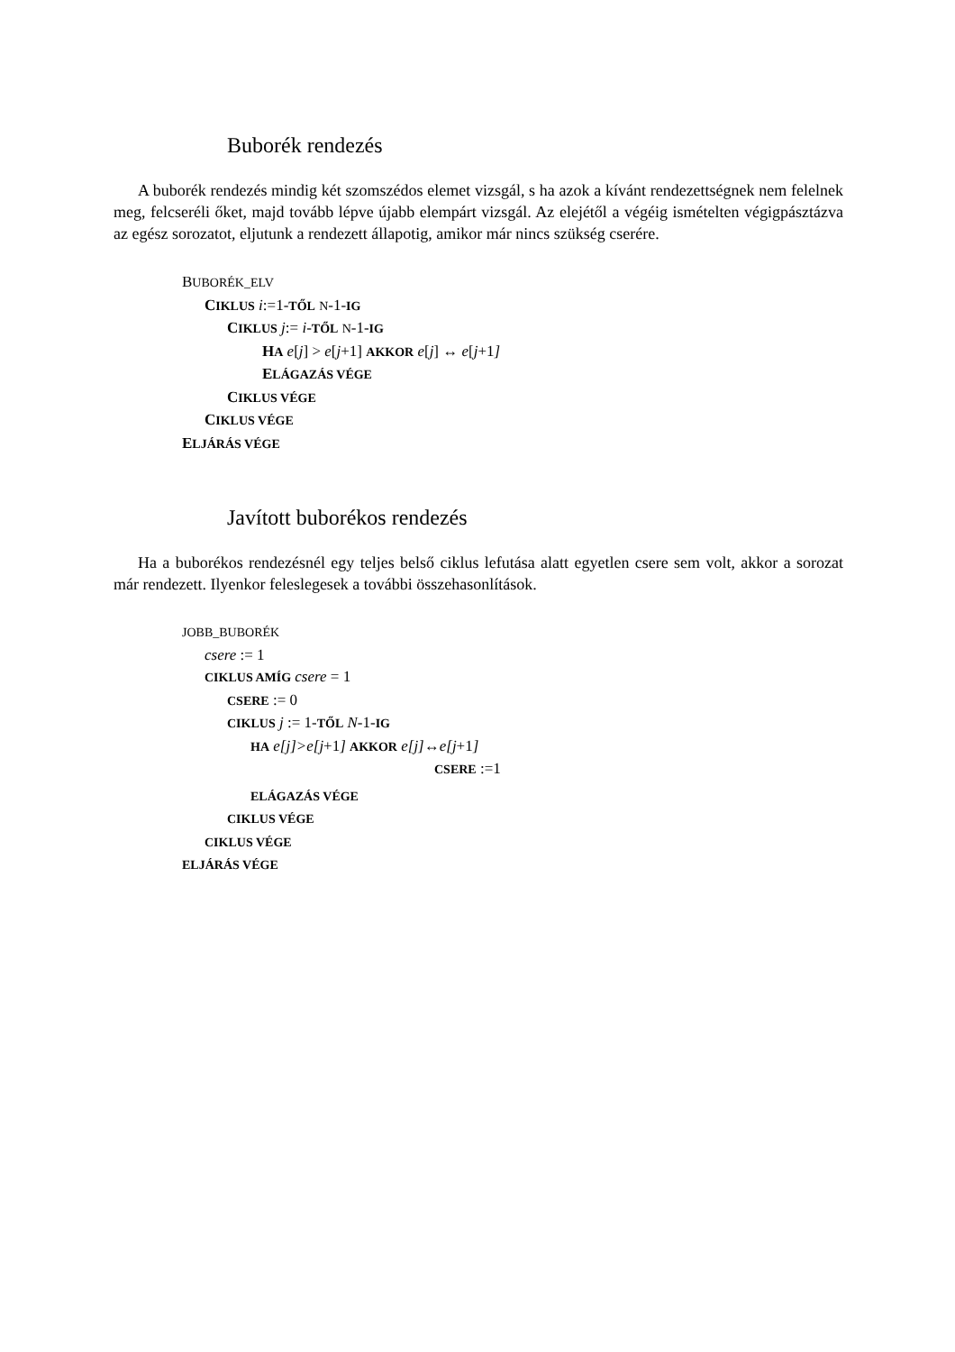Buborék rendezés
A buborék rendezés mindig két szomszédos elemet vizsgál, s ha azok a kívánt rendezettségnek nem felelnek meg, felcseréli őket, majd tovább lépve újabb elempárt vizsgál. Az elejétől a végéig ismételten végigpásztázva az egész sorozatot, eljutunk a rendezett állapotig, amikor már nincs szükség cserére.
BUBORÉK_ELV
CIKLUS i:=1-TŐL N-1-IG
CIKLUS j:= i-TŐL N-1-IG
HA e[j] > e[j+1] AKKOR e[j] ↔ e[j+1]
ELÁGAZÁS VÉGE
CIKLUS VÉGE
CIKLUS VÉGE
ELJÁRÁS VÉGE
Javított buborékos rendezés
Ha a buborékos rendezésnél egy teljes belső ciklus lefutása alatt egyetlen csere sem volt, akkor a sorozat már rendezett. Ilyenkor feleslegesek a további összehasonlítások.
JOBB_BUBORÉK
csere := 1
CIKLUS AMÍG csere = 1
CSERE := 0
CIKLUS j := 1-TŐL N-1-IG
HA e[j]>e[j+1] AKKOR e[j]↔e[j+1]
CSERE :=1
ELÁGAZÁS VÉGE
CIKLUS VÉGE
CIKLUS VÉGE
ELJÁRÁS VÉGE